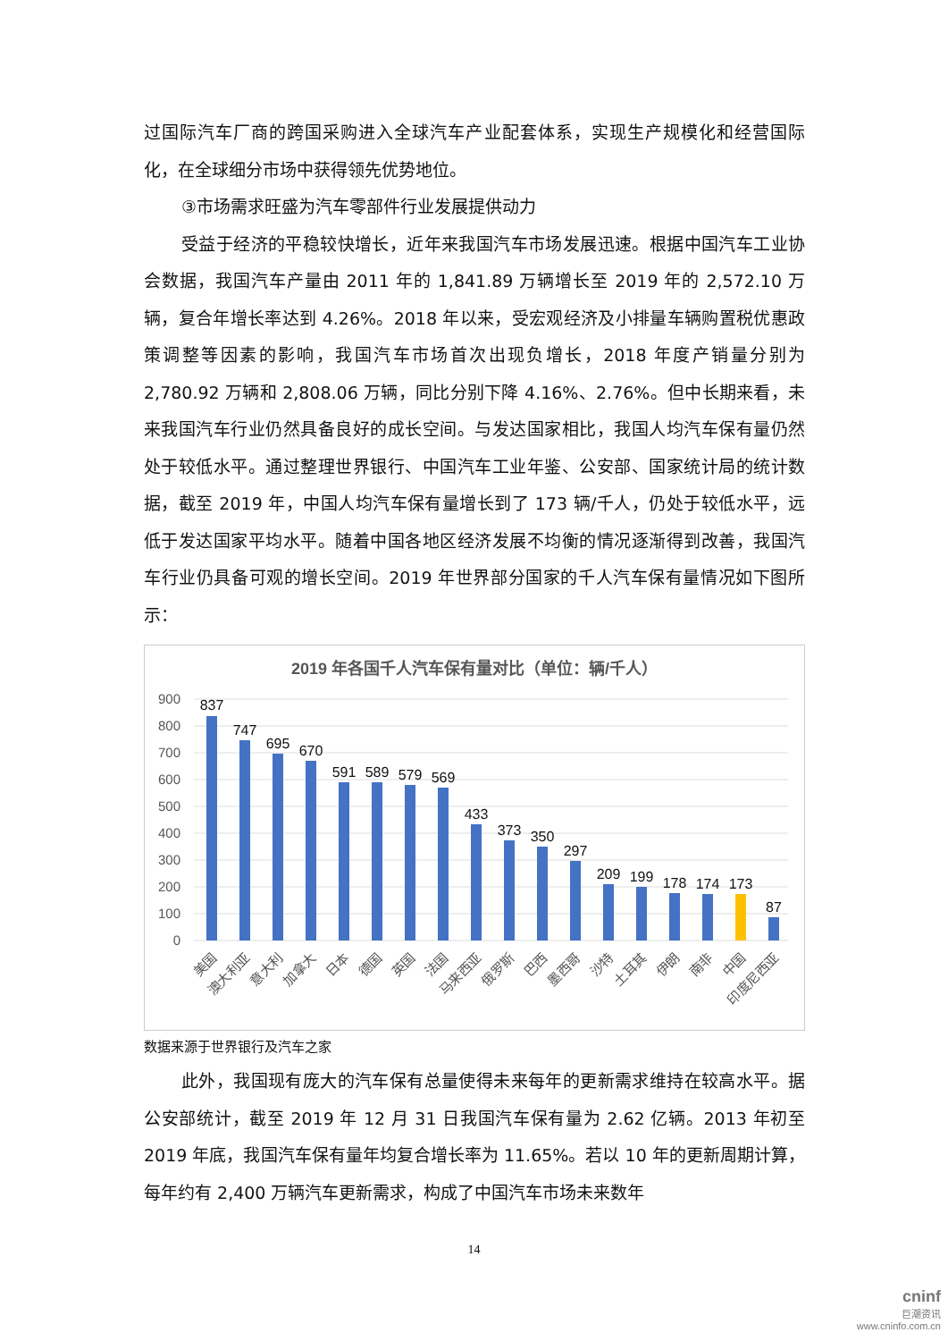过国际汽车厂商的跨国采购进入全球汽车产业配套体系，实现生产规模化和经营国际化，在全球细分市场中获得领先优势地位。
③市场需求旺盛为汽车零部件行业发展提供动力
受益于经济的平稳较快增长，近年来我国汽车市场发展迅速。根据中国汽车工业协会数据，我国汽车产量由 2011 年的 1,841.89 万辆增长至 2019 年的 2,572.10 万辆，复合年增长率达到 4.26%。2018 年以来，受宏观经济及小排量车辆购置税优惠政策调整等因素的影响，我国汽车市场首次出现负增长，2018 年度产销量分别为 2,780.92 万辆和 2,808.06 万辆，同比分别下降 4.16%、2.76%。但中长期来看，未来我国汽车行业仍然具备良好的成长空间。与发达国家相比，我国人均汽车保有量仍然处于较低水平。通过整理世界银行、中国汽车工业年鉴、公安部、国家统计局的统计数据，截至 2019 年，中国人均汽车保有量增长到了 173 辆/千人，仍处于较低水平，远低于发达国家平均水平。随着中国各地区经济发展不均衡的情况逐渐得到改善，我国汽车行业仍具备可观的增长空间。2019 年世界部分国家的千人汽车保有量情况如下图所示：
2019 年各国千人汽车保有量对比（单位：辆/千人）
900
800
700
600
500
400
300
200
100
0
837
747
695
670
591
589
579
569
433
373
350
297
209
199
178
174
173
87
美国
澳大利亚
意大利
加拿大
日本
德国
英国
法国
马来西亚
俄罗斯
巴西
墨西哥
沙特
土耳其
伊朗
南非
中国
印度尼西亚
数据来源于世界银行及汽车之家
此外，我国现有庞大的汽车保有总量使得未来每年的更新需求维持在较高水平。据公安部统计，截至 2019 年 12 月 31 日我国汽车保有量为 2.62 亿辆。2013 年初至 2019 年底，我国汽车保有量年均复合增长率为 11.65%。若以 10 年的更新周期计算，每年约有 2,400 万辆汽车更新需求，构成了中国汽车市场未来数年
14
cninf
巨潮资讯
www.cninfo.com.cn